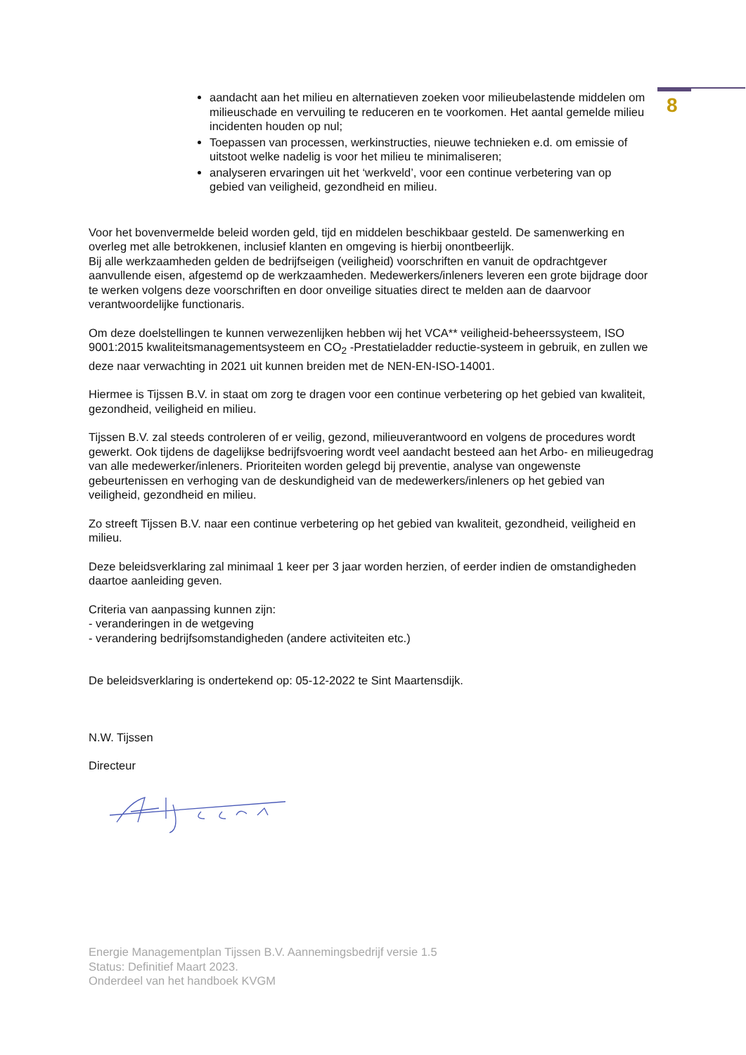8
aandacht aan het milieu en alternatieven zoeken voor milieubelastende middelen om milieuschade en vervuiling te reduceren en te voorkomen. Het aantal gemelde milieu incidenten houden op nul;
Toepassen van processen, werkinstructies, nieuwe technieken e.d. om emissie of uitstoot welke nadelig is voor het milieu te minimaliseren;
analyseren ervaringen uit het ‘werkveld’, voor een continue verbetering van op gebied van veiligheid, gezondheid en milieu.
Voor het bovenvermelde beleid worden geld, tijd en middelen beschikbaar gesteld. De samenwerking en overleg met alle betrokkenen, inclusief klanten en omgeving is hierbij onontbeerlijk.
Bij alle werkzaamheden gelden de bedrijfseigen (veiligheid) voorschriften en vanuit de opdrachtgever aanvullende eisen, afgestemd op de werkzaamheden. Medewerkers/inleners leveren een grote bijdrage door te werken volgens deze voorschriften en door onveilige situaties direct te melden aan de daarvoor verantwoordelijke functionaris.
Om deze doelstellingen te kunnen verwezenlijken hebben wij het VCA** veiligheid-beheerssysteem, ISO 9001:2015 kwaliteitsmanagementsysteem en CO<sub>2</sub> -Prestatieladder reductie-systeem in gebruik, en zullen we deze naar verwachting in 2021 uit kunnen breiden met de NEN-EN-ISO-14001.
Hiermee is Tijssen B.V. in staat om zorg te dragen voor een continue verbetering op het gebied van kwaliteit, gezondheid, veiligheid en milieu.
Tijssen B.V. zal steeds controleren of er veilig, gezond, milieuverantwoord en volgens de procedures wordt gewerkt. Ook tijdens de dagelijkse bedrijfsvoering wordt veel aandacht besteed aan het Arbo- en milieugedrag van alle medewerker/inleners. Prioriteiten worden gelegd bij preventie, analyse van ongewenste gebeurtenissen en verhoging van de deskundigheid van de medewerkers/inleners op het gebied van veiligheid, gezondheid en milieu.
Zo streeft Tijssen B.V. naar een continue verbetering op het gebied van kwaliteit, gezondheid, veiligheid en milieu.
Deze beleidsverklaring zal minimaal 1 keer per 3 jaar worden herzien, of eerder indien de omstandigheden daartoe aanleiding geven.
Criteria van aanpassing kunnen zijn:
- veranderingen in de wetgeving
- verandering bedrijfsomstandigheden (andere activiteiten etc.)
De beleidsverklaring is ondertekend op: 05-12-2022 te Sint Maartensdijk.
N.W. Tijssen
Directeur
Energie Managementplan Tijssen B.V. Aannemingsbedrijf versie 1.5
Status: Definitief Maart 2023.
Onderdeel van het handboek KVGM